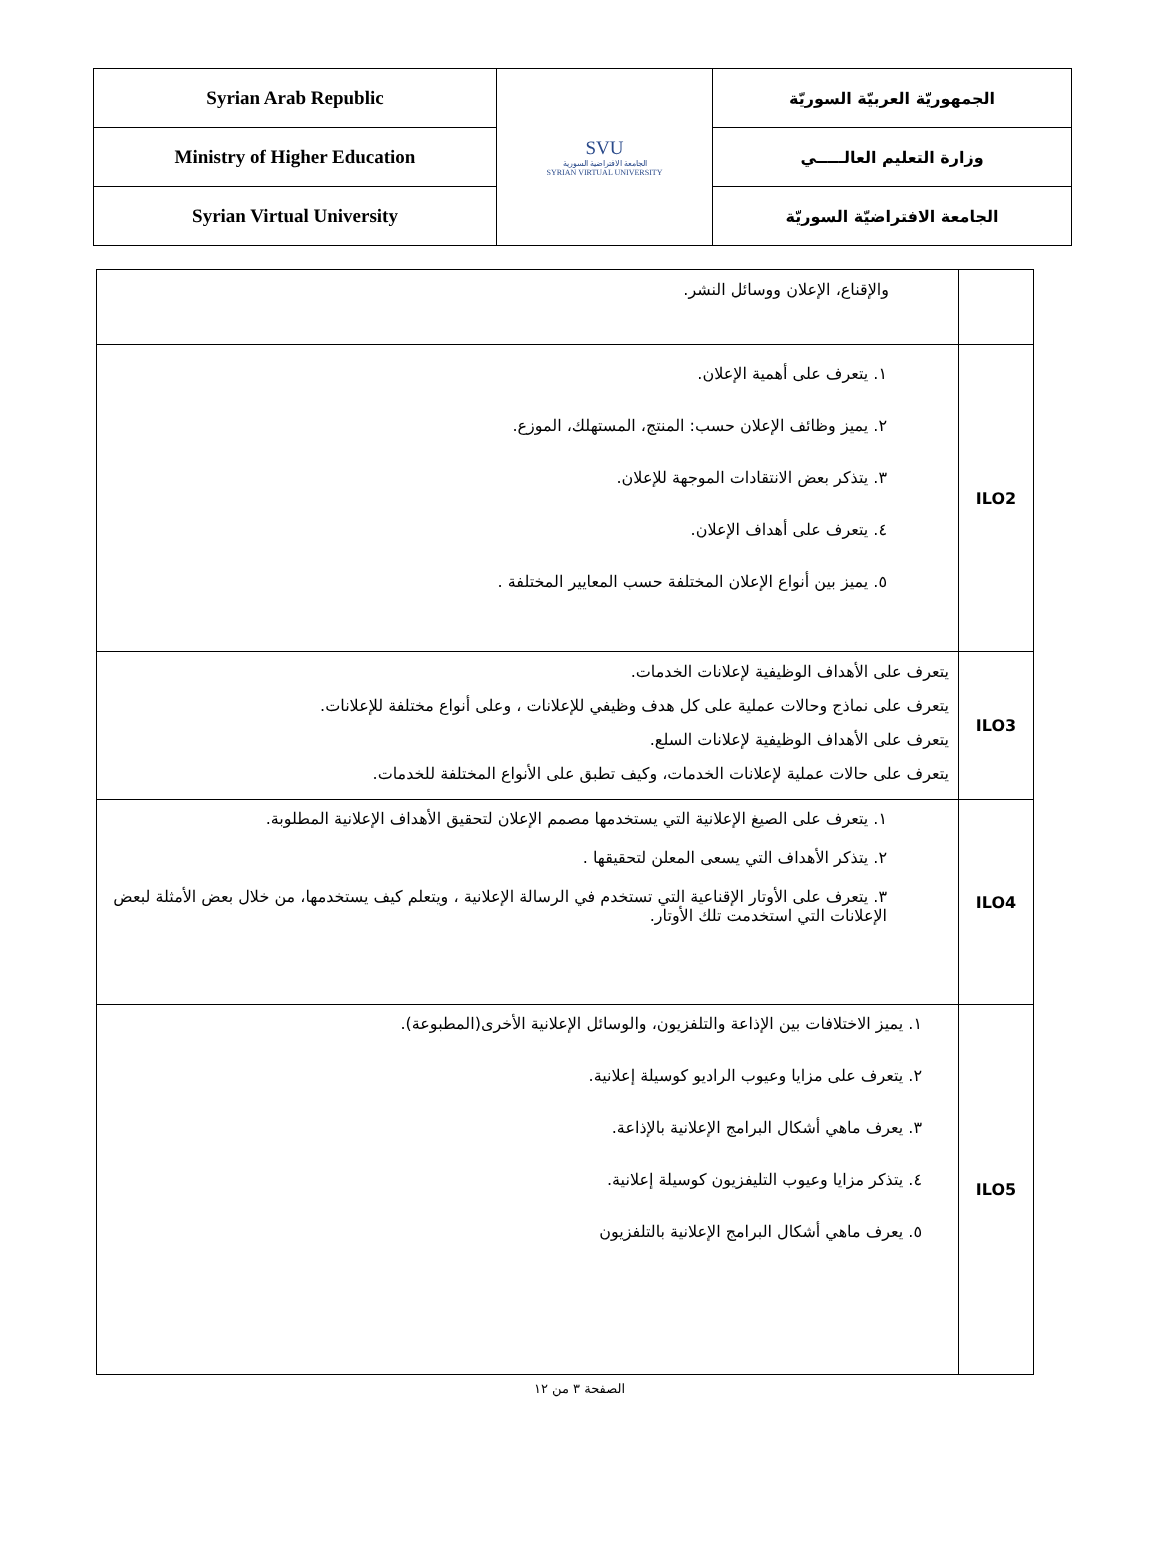| Syrian Arab Republic | SVU الجامعة الافتراضية السورية SYRIAN VIRTUAL UNIVERSITY | الجمهوريّة العربيّة السوريّة |
| Ministry of Higher Education | | وزارة التعليم العالـــــي |
| Syrian Virtual University | | الجامعة الافتراضيّة السوريّة |
| | والإقناع، الإعلان ووسائل النشر. |
| ILO2 | ١. يتعرف على أهمية الإعلان. ٢. يميز وظائف الإعلان حسب: المنتج، المستهلك، الموزع. ٣. يتذكر بعض الانتقادات الموجهة للإعلان. ٤. يتعرف على أهداف الإعلان. ٥. يميز بين أنواع الإعلان المختلفة حسب المعايير المختلفة . |
| ILO3 | يتعرف على الأهداف الوظيفية لإعلانات الخدمات. يتعرف على نماذج وحالات عملية على كل هدف وظيفي للإعلانات ، وعلى أنواع مختلفة للإعلانات. يتعرف على الأهداف الوظيفية لإعلانات السلع. يتعرف على حالات عملية لإعلانات الخدمات، وكيف تطبق على الأنواع المختلفة للخدمات. |
| ILO4 | ١. يتعرف على الصيغ الإعلانية التي يستخدمها مصمم الإعلان لتحقيق الأهداف الإعلانية المطلوبة. ٢. يتذكر الأهداف التي يسعى المعلن لتحقيقها . ٣. يتعرف على الأوتار الإقناعية التي تستخدم في الرسالة الإعلانية ، ويتعلم كيف يستخدمها، من خلال بعض الأمثلة لبعض الإعلانات التي استخدمت تلك الأوتار. |
| ILO5 | ١. يميز الاختلافات بين الإذاعة والتلفزيون، والوسائل الإعلانية الأخرى(المطبوعة). ٢. يتعرف على مزايا وعيوب الراديو كوسيلة إعلانية. ٣. يعرف ماهي أشكال البرامج الإعلانية بالإذاعة. ٤. يتذكر مزايا وعيوب التليفزيون كوسيلة إعلانية. ٥. يعرف ماهي أشكال البرامج الإعلانية بالتلفزيون |
الصفحة ٣ من ١٢